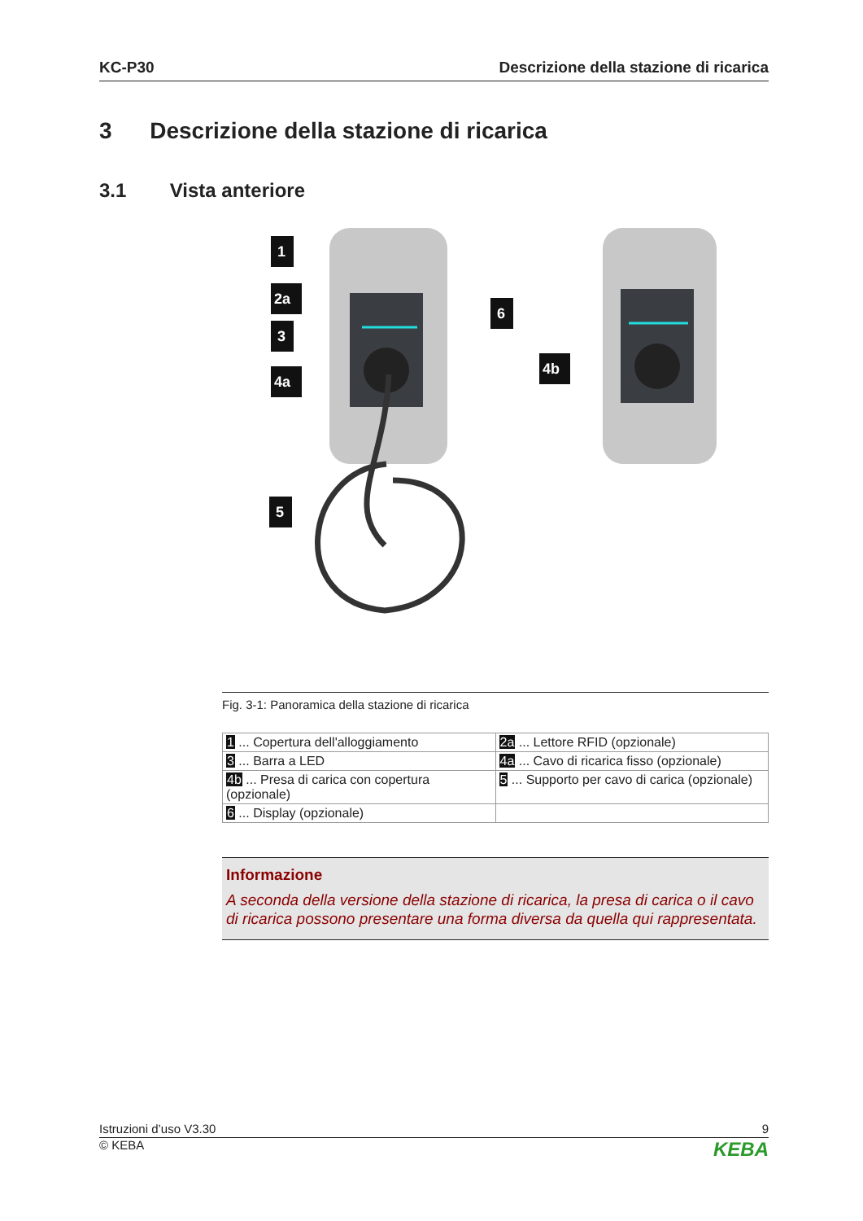KC-P30 Descrizione della stazione di ricarica
3 Descrizione della stazione di ricarica
3.1 Vista anteriore
1
2a
3
4a
6
4b
5
Fig. 3-1: Panoramica della stazione di ricarica
| 1 ... Copertura dell'alloggiamento | 2a ... Lettore RFID (opzionale) |
| 3 ... Barra a LED | 4a ... Cavo di ricarica fisso (opzionale) |
| 4b ... Presa di carica con copertura (opzionale) | 5 ... Supporto per cavo di carica (opzionale) |
| 6 ... Display (opzionale) | |
Informazione
A seconda della versione della stazione di ricarica, la presa di carica o il cavo di ricarica possono presentare una forma diversa da quella qui rappresentata.
Istruzioni d’uso V3.30 9
© KEBA KEBA